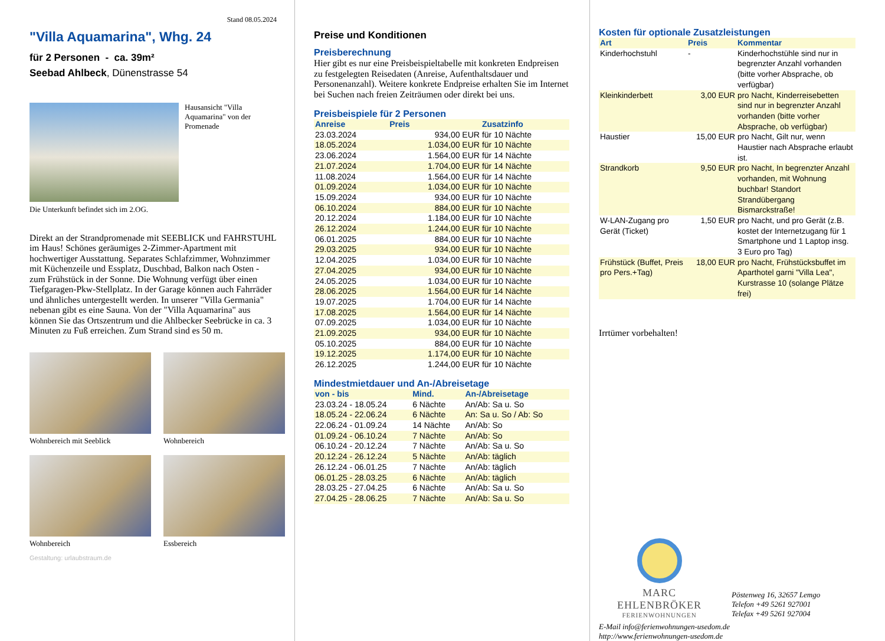Stand 08.05.2024
"Villa Aquamarina", Whg. 24
für 2 Personen - ca. 39m²
Seebad Ahlbeck, Dünenstrasse 54
Hausansicht "Villa Aquamarina" von der Promenade
Die Unterkunft befindet sich im 2.OG.
Direkt an der Strandpromenade mit SEEBLICK und FAHRSTUHL im Haus! Schönes geräumiges 2-Zimmer-Apartment mit hochwertiger Ausstattung. Separates Schlafzimmer, Wohnzimmer mit Küchenzeile und Essplatz, Duschbad, Balkon nach Osten - zum Frühstück in der Sonne. Die Wohnung verfügt über einen Tiefgaragen-Pkw-Stellplatz. In der Garage können auch Fahrräder und ähnliches untergestellt werden. In unserer "Villa Germania" nebenan gibt es eine Sauna. Von der "Villa Aquamarina" aus können Sie das Ortszentrum und die Ahlbecker Seebrücke in ca. 3 Minuten zu Fuß erreichen. Zum Strand sind es 50 m.
Wohnbereich mit Seeblick
Wohnbereich
Wohnbereich
Essbereich
Gestaltung: urlaubstraum.de
Preise und Konditionen
Preisberechnung
Hier gibt es nur eine Preisbeispieltabelle mit konkreten Endpreisen zu festgelegten Reisedaten (Anreise, Aufenthaltsdauer und Personenanzahl). Weitere konkrete Endpreise erhalten Sie im Internet bei Suchen nach freien Zeiträumen oder direkt bei uns.
Preisbeispiele für 2 Personen
| Anreise | Preis | Zusatzinfo |
| --- | --- | --- |
| 23.03.2024 | 934,00 EUR | für 10 Nächte |
| 18.05.2024 | 1.034,00 EUR | für 10 Nächte |
| 23.06.2024 | 1.564,00 EUR | für 14 Nächte |
| 21.07.2024 | 1.704,00 EUR | für 14 Nächte |
| 11.08.2024 | 1.564,00 EUR | für 14 Nächte |
| 01.09.2024 | 1.034,00 EUR | für 10 Nächte |
| 15.09.2024 | 934,00 EUR | für 10 Nächte |
| 06.10.2024 | 884,00 EUR | für 10 Nächte |
| 20.12.2024 | 1.184,00 EUR | für 10 Nächte |
| 26.12.2024 | 1.244,00 EUR | für 10 Nächte |
| 06.01.2025 | 884,00 EUR | für 10 Nächte |
| 29.03.2025 | 934,00 EUR | für 10 Nächte |
| 12.04.2025 | 1.034,00 EUR | für 10 Nächte |
| 27.04.2025 | 934,00 EUR | für 10 Nächte |
| 24.05.2025 | 1.034,00 EUR | für 10 Nächte |
| 28.06.2025 | 1.564,00 EUR | für 14 Nächte |
| 19.07.2025 | 1.704,00 EUR | für 14 Nächte |
| 17.08.2025 | 1.564,00 EUR | für 14 Nächte |
| 07.09.2025 | 1.034,00 EUR | für 10 Nächte |
| 21.09.2025 | 934,00 EUR | für 10 Nächte |
| 05.10.2025 | 884,00 EUR | für 10 Nächte |
| 19.12.2025 | 1.174,00 EUR | für 10 Nächte |
| 26.12.2025 | 1.244,00 EUR | für 10 Nächte |
Mindestmietdauer und An-/Abreisetage
| von - bis | Mind. | An-/Abreisetage |
| --- | --- | --- |
| 23.03.24 - 18.05.24 | 6 Nächte | An/Ab: Sa u. So |
| 18.05.24 - 22.06.24 | 6 Nächte | An: Sa u. So / Ab: So |
| 22.06.24 - 01.09.24 | 14 Nächte | An/Ab: So |
| 01.09.24 - 06.10.24 | 7 Nächte | An/Ab: So |
| 06.10.24 - 20.12.24 | 7 Nächte | An/Ab: Sa u. So |
| 20.12.24 - 26.12.24 | 5 Nächte | An/Ab: täglich |
| 26.12.24 - 06.01.25 | 7 Nächte | An/Ab: täglich |
| 06.01.25 - 28.03.25 | 6 Nächte | An/Ab: täglich |
| 28.03.25 - 27.04.25 | 6 Nächte | An/Ab: Sa u. So |
| 27.04.25 - 28.06.25 | 7 Nächte | An/Ab: Sa u. So |
Kosten für optionale Zusatzleistungen
| Art | Preis | Kommentar |
| --- | --- | --- |
| Kinderhochstuhl | - | Kinderhochstühle sind nur in begrenzter Anzahl vorhanden (bitte vorher Absprache, ob verfügbar) |
| Kleinkinderbett | 3,00 EUR | pro Nacht, Kinderreisebetten sind nur in begrenzter Anzahl vorhanden (bitte vorher Absprache, ob verfügbar) |
| Haustier | 15,00 EUR | pro Nacht, Gilt nur, wenn Haustier nach Absprache erlaubt ist. |
| Strandkorb | 9,50 EUR | pro Nacht, In begrenzter Anzahl vorhanden, mit Wohnung buchbar! Standort Strandübergang Bismarckstraße! |
| W-LAN-Zugang pro Gerät (Ticket) | 1,50 EUR | pro Nacht, und pro Gerät (z.B. kostet der Internetzugang für 1 Smartphone und 1 Laptop insg. 3 Euro pro Tag) |
| Frühstück (Buffet, Preis pro Pers.+Tag) | 18,00 EUR | pro Nacht, Frühstücksbuffet im Aparthotel garni "Villa Lea", Kurstrasse 10 (solange Plätze frei) |
Irrtümer vorbehalten!
MARC EHLENBRÖKER
FERIENWOHNUNGEN
Pöstenweg 16, 32657 Lemgo
Telefon +49 5261 927001
Telefax +49 5261 927004
E-Mail info@ferienwohnungen-usedom.de
http://www.ferienwohnungen-usedom.de